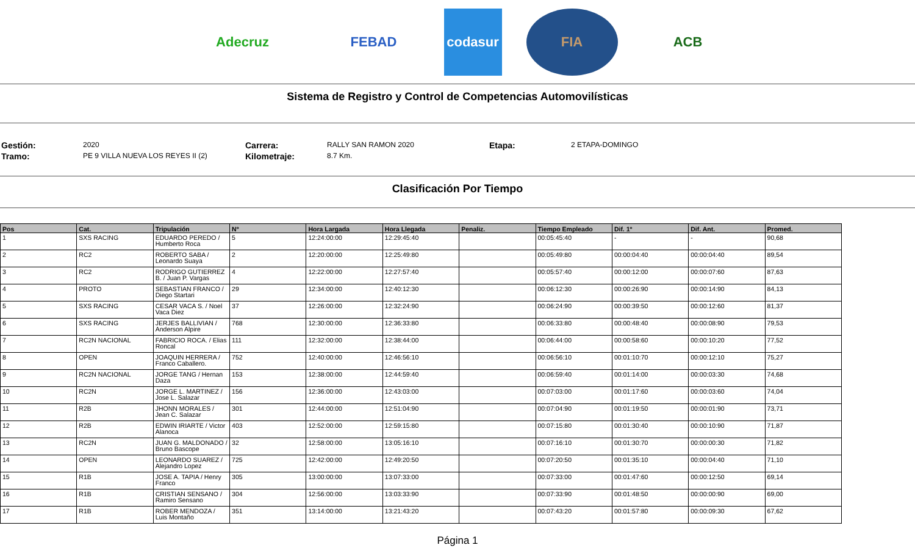Adecruz FEBAD codasur FIA ACB
Sistema de Registro y Control de Competencias Automovilísticas
Gestión: 2020 Carrera: RALLY SAN RAMON 2020 Etapa: 2 ETAPA-DOMINGO Tramo: PE 9 VILLA NUEVA LOS REYES II (2) Kilometraje: 8.7 Km.
Clasificación Por Tiempo
| Pos | Cat. | Tripulación | Nº | Hora Largada | Hora Llegada | Penaliz. | Tiempo Empleado | Dif. 1º | Dif. Ant. | Promed. |
| --- | --- | --- | --- | --- | --- | --- | --- | --- | --- | --- |
| 1 | SXS RACING | EDUARDO PEREDO / Humberto Roca | 5 | 12:24:00:00 | 12:29:45:40 | | 00:05:45:40 | - | - | 90,68 |
| 2 | RC2 | ROBERTO SABA / Leonardo Suaya | 2 | 12:20:00:00 | 12:25:49:80 | | 00:05:49:80 | 00:00:04:40 | 00:00:04:40 | 89,54 |
| 3 | RC2 | RODRIGO GUTIERREZ B. / Juan P. Vargas | 4 | 12:22:00:00 | 12:27:57:40 | | 00:05:57:40 | 00:00:12:00 | 00:00:07:60 | 87,63 |
| 4 | PROTO | SEBASTIAN FRANCO / Diego Startari | 29 | 12:34:00:00 | 12:40:12:30 | | 00:06:12:30 | 00:00:26:90 | 00:00:14:90 | 84,13 |
| 5 | SXS RACING | CESAR VACA S. / Noel Vaca Diez | 37 | 12:26:00:00 | 12:32:24:90 | | 00:06:24:90 | 00:00:39:50 | 00:00:12:60 | 81,37 |
| 6 | SXS RACING | JERJES BALLIVIAN / Anderson Alpire | 768 | 12:30:00:00 | 12:36:33:80 | | 00:06:33:80 | 00:00:48:40 | 00:00:08:90 | 79,53 |
| 7 | RC2N NACIONAL | FABRICIO ROCA. / Elias Roncal | 111 | 12:32:00:00 | 12:38:44:00 | | 00:06:44:00 | 00:00:58:60 | 00:00:10:20 | 77,52 |
| 8 | OPEN | JOAQUIN HERRERA / Franco Caballero. | 752 | 12:40:00:00 | 12:46:56:10 | | 00:06:56:10 | 00:01:10:70 | 00:00:12:10 | 75,27 |
| 9 | RC2N NACIONAL | JORGE TANG / Hernan Daza | 153 | 12:38:00:00 | 12:44:59:40 | | 00:06:59:40 | 00:01:14:00 | 00:00:03:30 | 74,68 |
| 10 | RC2N | JORGE L. MARTINEZ / Jose L. Salazar | 156 | 12:36:00:00 | 12:43:03:00 | | 00:07:03:00 | 00:01:17:60 | 00:00:03:60 | 74,04 |
| 11 | R2B | JHONN MORALES / Jean C. Salazar | 301 | 12:44:00:00 | 12:51:04:90 | | 00:07:04:90 | 00:01:19:50 | 00:00:01:90 | 73,71 |
| 12 | R2B | EDWIN IRIARTE / Victor Alanoca | 403 | 12:52:00:00 | 12:59:15:80 | | 00:07:15:80 | 00:01:30:40 | 00:00:10:90 | 71,87 |
| 13 | RC2N | JUAN G. MALDONADO / Bruno Bascope | 32 | 12:58:00:00 | 13:05:16:10 | | 00:07:16:10 | 00:01:30:70 | 00:00:00:30 | 71,82 |
| 14 | OPEN | LEONARDO SUAREZ / Alejandro Lopez | 725 | 12:42:00:00 | 12:49:20:50 | | 00:07:20:50 | 00:01:35:10 | 00:00:04:40 | 71,10 |
| 15 | R1B | JOSE A. TAPIA / Henry Franco | 305 | 13:00:00:00 | 13:07:33:00 | | 00:07:33:00 | 00:01:47:60 | 00:00:12:50 | 69,14 |
| 16 | R1B | CRISTIAN SENSANO / Ramiro Sensano | 304 | 12:56:00:00 | 13:03:33:90 | | 00:07:33:90 | 00:01:48:50 | 00:00:00:90 | 69,00 |
| 17 | R1B | ROBER MENDOZA / Luis Montaño | 351 | 13:14:00:00 | 13:21:43:20 | | 00:07:43:20 | 00:01:57:80 | 00:00:09:30 | 67,62 |
Página 1